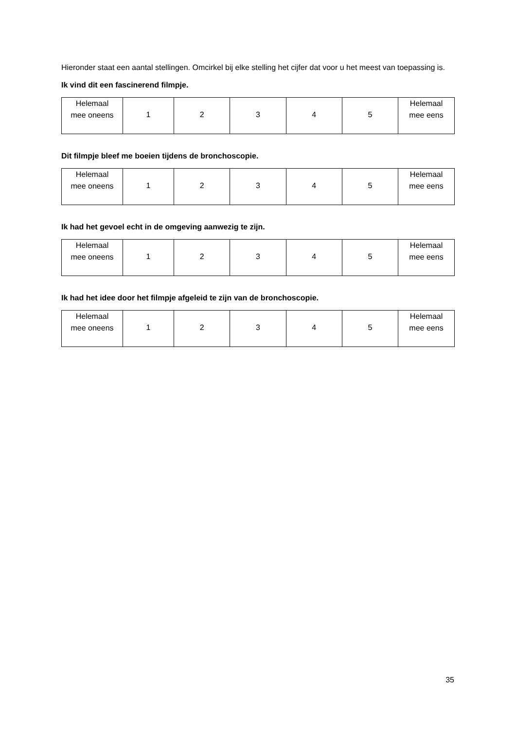Hieronder staat een aantal stellingen. Omcirkel bij elke stelling het cijfer dat voor u het meest van toepassing is.
Ik vind dit een fascinerend filmpje.
| Helemaal mee oneens | 1 | 2 | 3 | 4 | 5 | Helemaal mee eens |
Dit filmpje bleef me boeien tijdens de bronchoscopie.
| Helemaal mee oneens | 1 | 2 | 3 | 4 | 5 | Helemaal mee eens |
Ik had het gevoel echt in de omgeving aanwezig te zijn.
| Helemaal mee oneens | 1 | 2 | 3 | 4 | 5 | Helemaal mee eens |
Ik had het idee door het filmpje afgeleid te zijn van de bronchoscopie.
| Helemaal mee oneens | 1 | 2 | 3 | 4 | 5 | Helemaal mee eens |
35